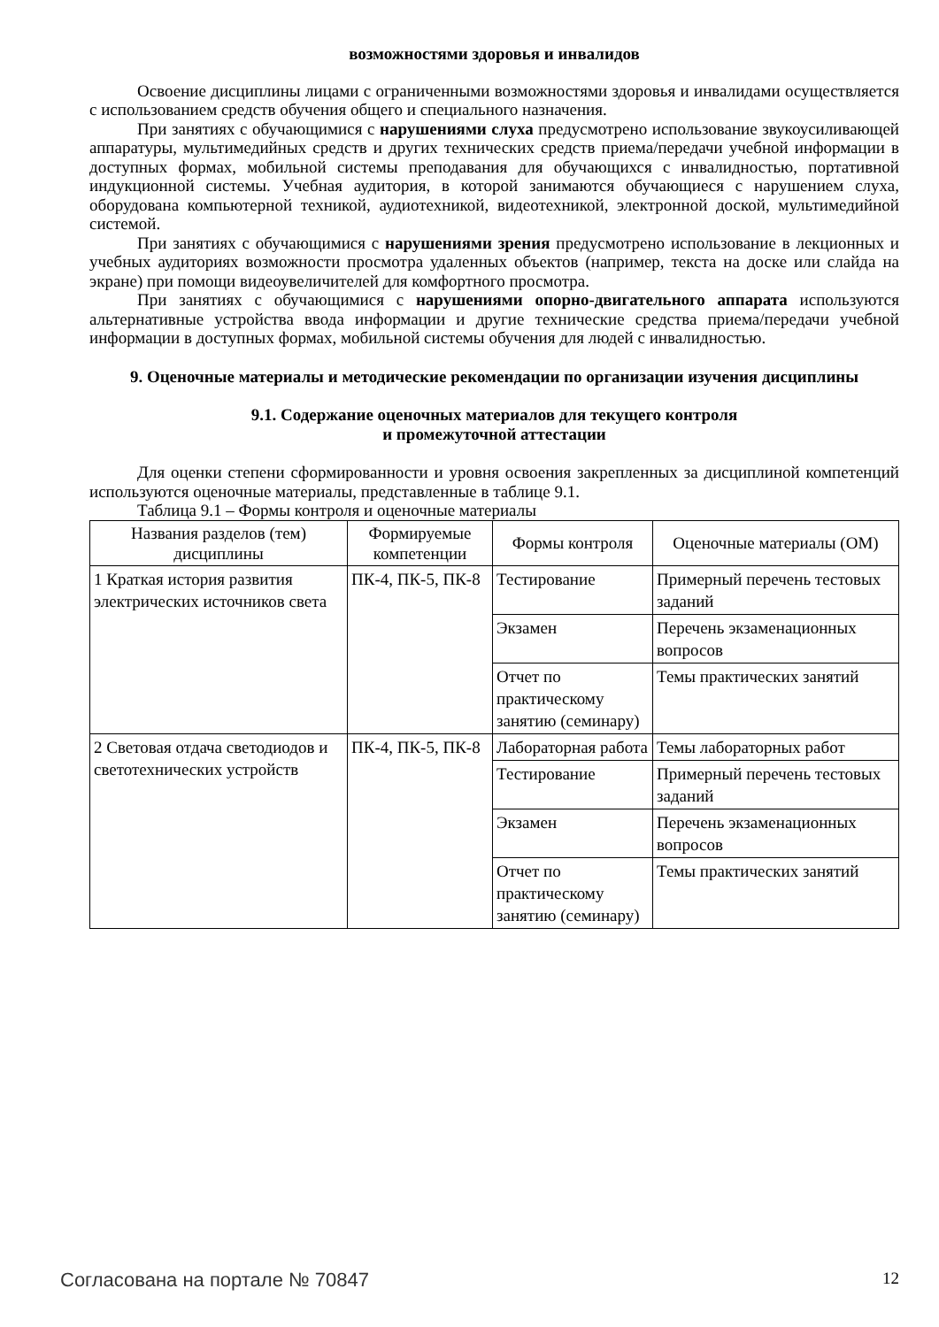возможностями здоровья и инвалидов
Освоение дисциплины лицами с ограниченными возможностями здоровья и инвалидами осуществляется с использованием средств обучения общего и специального назначения.
При занятиях с обучающимися с нарушениями слуха предусмотрено использование звукоусиливающей аппаратуры, мультимедийных средств и других технических средств приема/передачи учебной информации в доступных формах, мобильной системы преподавания для обучающихся с инвалидностью, портативной индукционной системы. Учебная аудитория, в которой занимаются обучающиеся с нарушением слуха, оборудована компьютерной техникой, аудиотехникой, видеотехникой, электронной доской, мультимедийной системой.
При занятиях с обучающимися с нарушениями зрения предусмотрено использование в лекционных и учебных аудиториях возможности просмотра удаленных объектов (например, текста на доске или слайда на экране) при помощи видеоувеличителей для комфортного просмотра.
При занятиях с обучающимися с нарушениями опорно-двигательного аппарата используются альтернативные устройства ввода информации и другие технические средства приема/передачи учебной информации в доступных формах, мобильной системы обучения для людей с инвалидностью.
9. Оценочные материалы и методические рекомендации по организации изучения дисциплины
9.1. Содержание оценочных материалов для текущего контроля
и промежуточной аттестации
Для оценки степени сформированности и уровня освоения закрепленных за дисциплиной компетенций используются оценочные материалы, представленные в таблице 9.1.
Таблица 9.1 – Формы контроля и оценочные материалы
| Названия разделов (тем) дисциплины | Формируемые компетенции | Формы контроля | Оценочные материалы (ОМ) |
| 1 Краткая история развития электрических источников света | ПК-4, ПК-5, ПК-8 | Тестирование | Примерный перечень тестовых заданий |
| | | Экзамен | Перечень экзаменационных вопросов |
| | | Отчет по практическому занятию (семинару) | Темы практических занятий |
| 2 Световая отдача светодиодов и светотехнических устройств | ПК-4, ПК-5, ПК-8 | Лабораторная работа | Темы лабораторных работ |
| | | Тестирование | Примерный перечень тестовых заданий |
| | | Экзамен | Перечень экзаменационных вопросов |
| | | Отчет по практическому занятию (семинару) | Темы практических занятий |
Согласована на портале № 70847 12